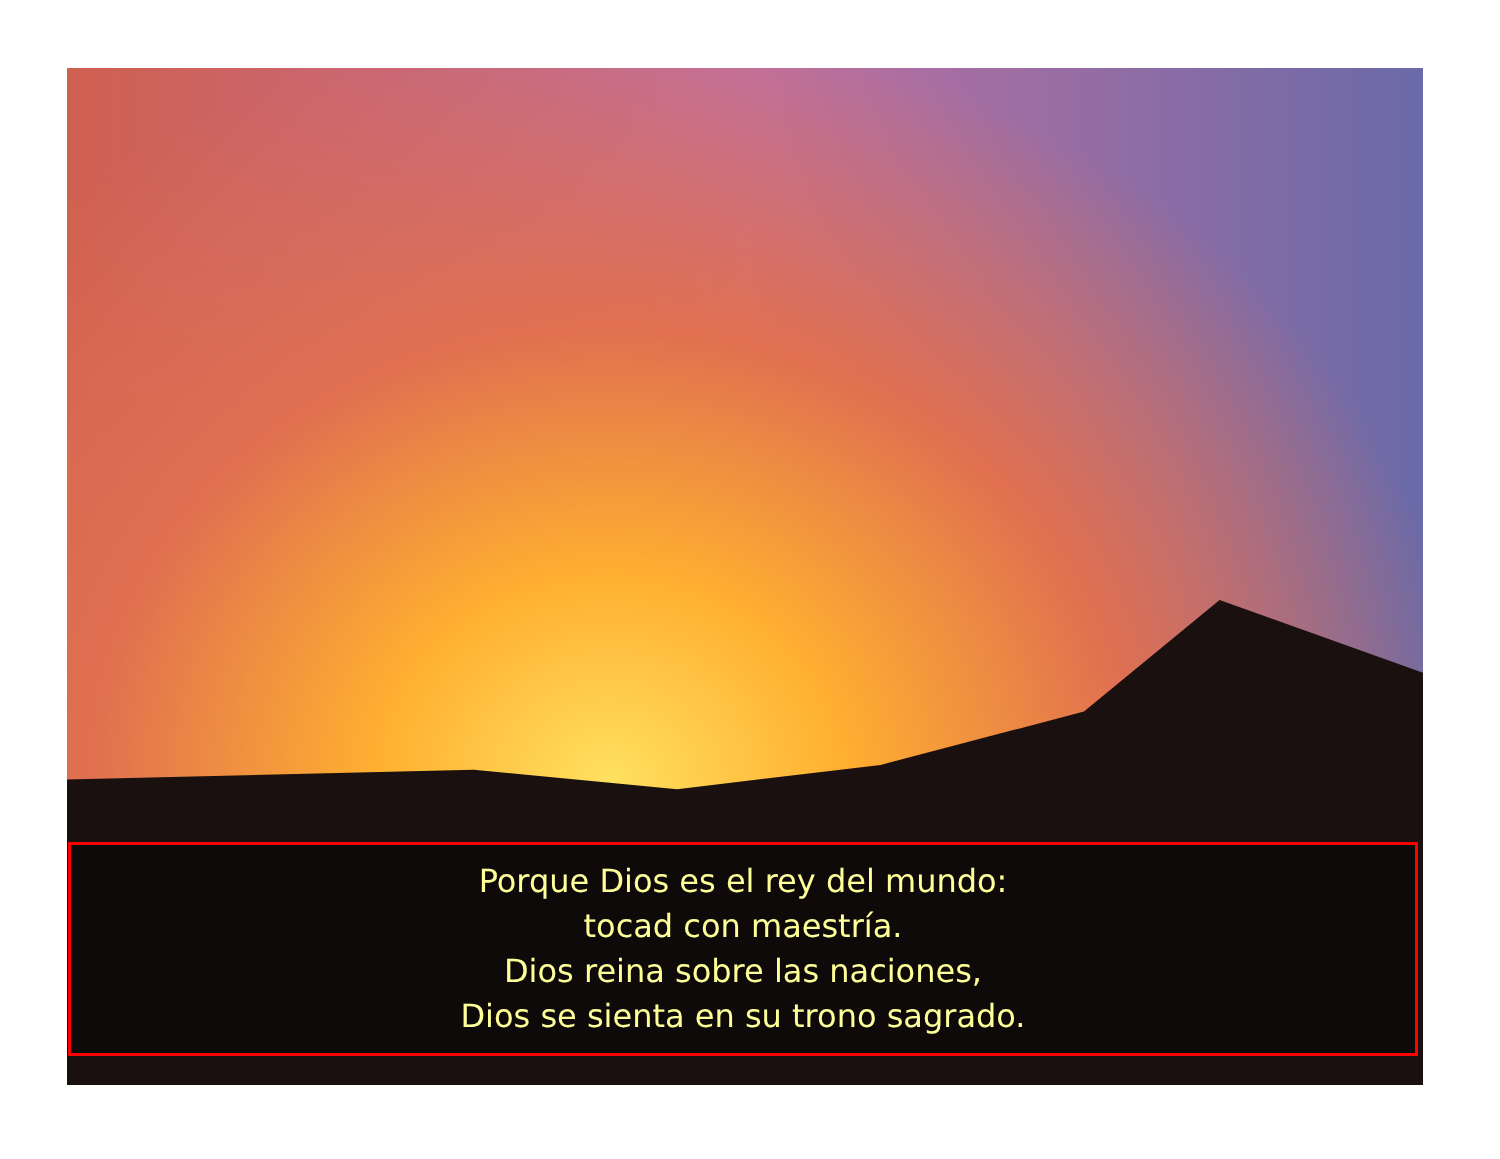Porque Dios es el rey del mundo:
tocad con maestría.
Dios reina sobre las naciones,
Dios se sienta en su trono sagrado.